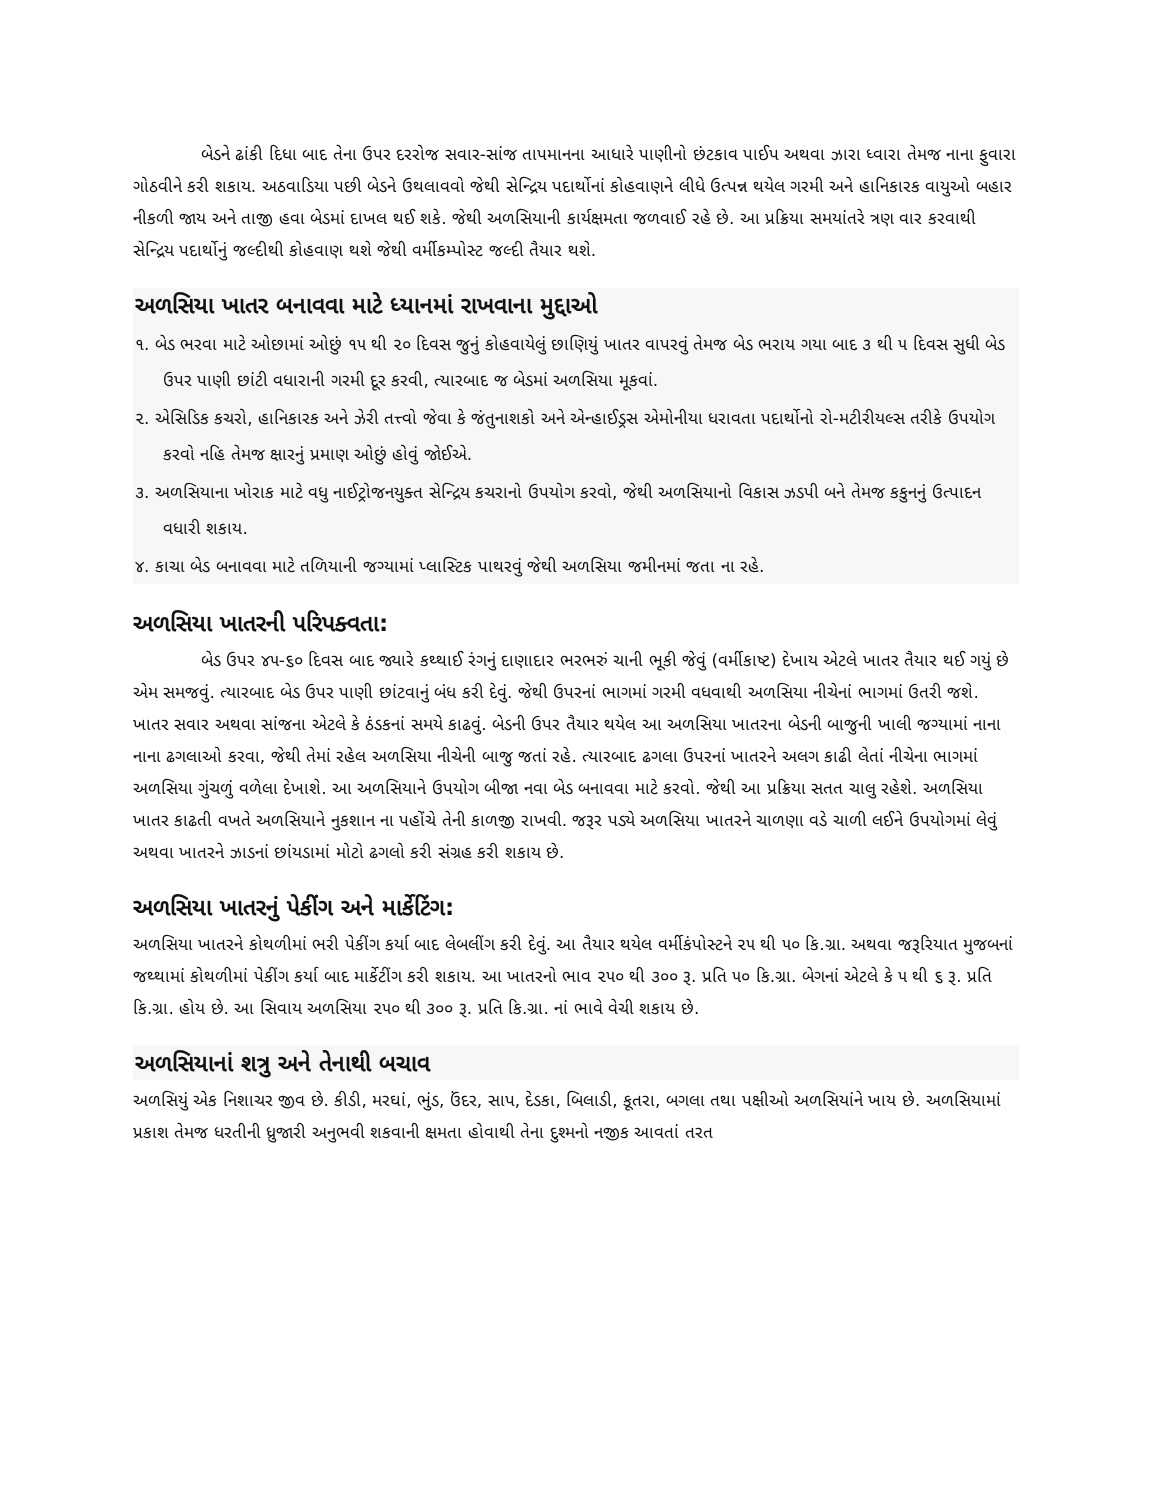બેડને ઢાંકી દિધા બાદ તેના ઉપર દરરોજ સવાર-સાંજ તાપમાનના આધારે પાણીનો છંટકાવ પાઈપ અથવા ઝારા ધ્વારા તેમજ નાના ફુવારા ગોઠવીને કરી શકાય. અઠવાડિયા પછી બેડને ઉથલાવવો જેથી સેન્દ્રિય પદાર્થોનાં કોહવાણને લીધે ઉત્પન્ન થયેલ ગરમી અને હાનિકારક વાયુઓ બહાર નીકળી જાય અને તાજી હવા બેડમાં દાખલ થઈ શકે. જેથી અળસિયાની કાર્યક્ષમતા જળવાઈ રહે છે. આ પ્રક્રિયા સમયાંતરે ત્રણ વાર કરવાથી સેન્દ્રિય પદાર્થોનું જલ્દીથી કોહવાણ થશે જેથી વર્મીકમ્પોસ્ટ જલ્દી તૈયાર થશે.
અળસિયા ખાતર બનાવવા માટે ધ્યાનમાં રાખવાના મુદ્દાઓ
૧. બેડ ભરવા માટે ઓછામાં ઓછું ૧૫ થી ૨૦ દિવસ જુનું કોહવાયેલું છાણિયું ખાતર વાપરવું તેમજ બેડ ભરાય ગયા બાદ ૩ થી ૫ દિવસ સુધી બેડ ઉપર પાણી છાંટી વધારાની ગરમી દૂર કરવી, ત્યારબાદ જ બેડમાં અળસિયા મૂકવાં.
૨. એસિડિક કચરો, હાનિકારક અને ઝેરી તત્ત્વો જેવા કે જંતુનાશકો અને એન્હાઈડ્રસ એમોનીયા ધરાવતા પદાર્થોનો રો-મટીરીયલ્સ તરીકે ઉપયોગ કરવો નહિ તેમજ ક્ષારનું પ્રમાણ ઓછું હોવું જોઈએ.
૩. અળસિયાના ખોરાક માટે વધુ નાઈટ્રોજનયુક્ત સેન્દ્રિય કચરાનો ઉપયોગ કરવો, જેથી અળસિયાનો વિકાસ ઝડપી બને તેમજ કકુનનું ઉત્પાદન વધારી શકાય.
૪. કાચા બેડ બનાવવા માટે તળિયાની જગ્યામાં પ્લાસ્ટિક પાથરવું જેથી અળસિયા જમીનમાં જતા ના રહે.
અળસિયા ખાતરની પરિપક્વતા:
બેડ ઉપર ૪૫-૬૦ દિવસ બાદ જ્યારે કથ્થાઈ રંગનું દાણાદાર ભરભરું ચાની ભૂકી જેવું (વર્મીકાષ્ટ) દેખાય એટલે ખાતર તૈયાર થઈ ગયું છે એમ સમજવું. ત્યારબાદ બેડ ઉપર પાણી છાંટવાનું બંધ કરી દેવું. જેથી ઉપરનાં ભાગમાં ગરમી વધવાથી અળસિયા નીચેનાં ભાગમાં ઉતરી જશે. ખાતર સવાર અથવા સાંજના એટલે કે ઠંડકનાં સમયે કાઢવું. બેડની ઉપર તૈયાર થયેલ આ અળસિયા ખાતરના બેડની બાજુની ખાલી જગ્યામાં નાના નાના ઢગલાઓ કરવા, જેથી તેમાં રહેલ અળસિયા નીચેની બાજુ જતાં રહે. ત્યારબાદ ઢગલા ઉપરનાં ખાતરને અલગ કાઢી લેતાં નીચેના ભાગમાં અળસિયા ગુંચળું વળેલા દેખાશે. આ અળસિયાને ઉપયોગ બીજા નવા બેડ બનાવવા માટે કરવો. જેથી આ પ્રક્રિયા સતત ચાલુ રહેશે. અળસિયા ખાતર કાઢતી વખતે અળસિયાને નુકશાન ના પહોંચે તેની કાળજી રાખવી. જરૂર પડ્યે અળસિયા ખાતરને ચાળણા વડે ચાળી લઈને ઉપયોગમાં લેવું અથવા ખાતરને ઝાડનાં છાંયડામાં મોટો ઢગલો કરી સંગ્રહ કરી શકાય છે.
અળસિયા ખાતરનું પેકીંગ અને માર્કેટિંગ:
અળસિયા ખાતરને કોથળીમાં ભરી પેકીંગ કર્યા બાદ લેબલીંગ કરી દેવું. આ તૈયાર થયેલ વર્મીકંપોસ્ટને ૨૫ થી ૫૦ કિ.ગ્રા. અથવા જરૂરિયાત મુજબનાં જથ્થામાં કોથળીમાં પેકીંગ કર્યા બાદ માર્કેટીંગ કરી શકાય. આ ખાતરનો ભાવ ૨૫૦ થી ૩૦૦ રૂ. પ્રતિ ૫૦ કિ.ગ્રા. બેગનાં એટલે કે ૫ થી ૬ રૂ. પ્રતિ કિ.ગ્રા. હોય છે. આ સિવાય અળસિયા ૨૫૦ થી ૩૦૦ રૂ. પ્રતિ કિ.ગ્રા. નાં ભાવે વેચી શકાય છે.
અળસિયાનાં શત્રુ અને તેનાથી બચાવ
અળસિયું એક નિશાચર જીવ છે. કીડી, મરઘાં, ભુંડ, ઉંદર, સાપ, દેડકા, બિલાડી, કૂતરા, બગલા તથા પક્ષીઓ અળસિયાંને ખાય છે. અળસિયામાં પ્રકાશ તેમજ ધરતીની ધ્રુજારી અનુભવી શકવાની ક્ષમતા હોવાથી તેના દુશ્મનો નજીક આવતાં તરત